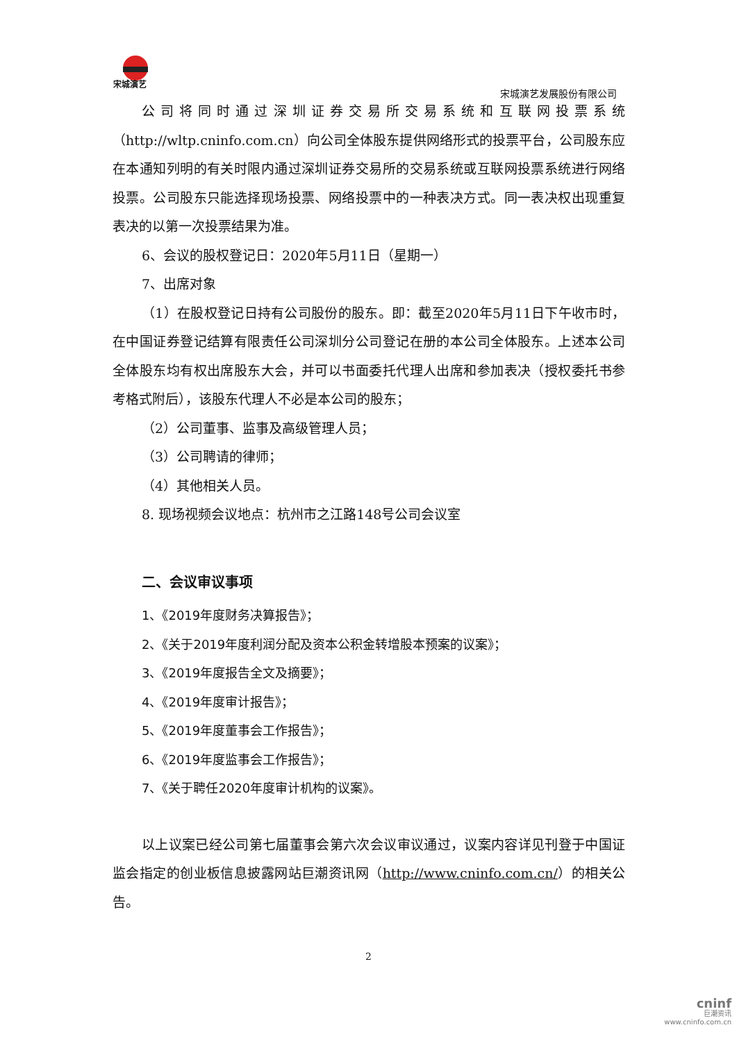宋城演艺
宋城演艺发展股份有限公司
公司将同时通过深圳证券交易所交易系统和互联网投票系统（http://wltp.cninfo.com.cn）向公司全体股东提供网络形式的投票平台，公司股东应在本通知列明的有关时限内通过深圳证券交易所的交易系统或互联网投票系统进行网络投票。公司股东只能选择现场投票、网络投票中的一种表决方式。同一表决权出现重复表决的以第一次投票结果为准。
6、会议的股权登记日：2020年5月11日（星期一）
7、出席对象
（1）在股权登记日持有公司股份的股东。即：截至2020年5月11日下午收市时，在中国证券登记结算有限责任公司深圳分公司登记在册的本公司全体股东。上述本公司全体股东均有权出席股东大会，并可以书面委托代理人出席和参加表决（授权委托书参考格式附后），该股东代理人不必是本公司的股东；
（2）公司董事、监事及高级管理人员；
（3）公司聘请的律师；
（4）其他相关人员。
8. 现场视频会议地点：杭州市之江路148号公司会议室
二、会议审议事项
1、《2019年度财务决算报告》；
2、《关于2019年度利润分配及资本公积金转增股本预案的议案》；
3、《2019年度报告全文及摘要》；
4、《2019年度审计报告》；
5、《2019年度董事会工作报告》；
6、《2019年度监事会工作报告》；
7、《关于聘任2020年度审计机构的议案》。
以上议案已经公司第七届董事会第六次会议审议通过，议案内容详见刊登于中国证监会指定的创业板信息披露网站巨潮资讯网（http://www.cninfo.com.cn/）的相关公告。
2
cninf
巨潮资讯
www.cninfo.com.cn